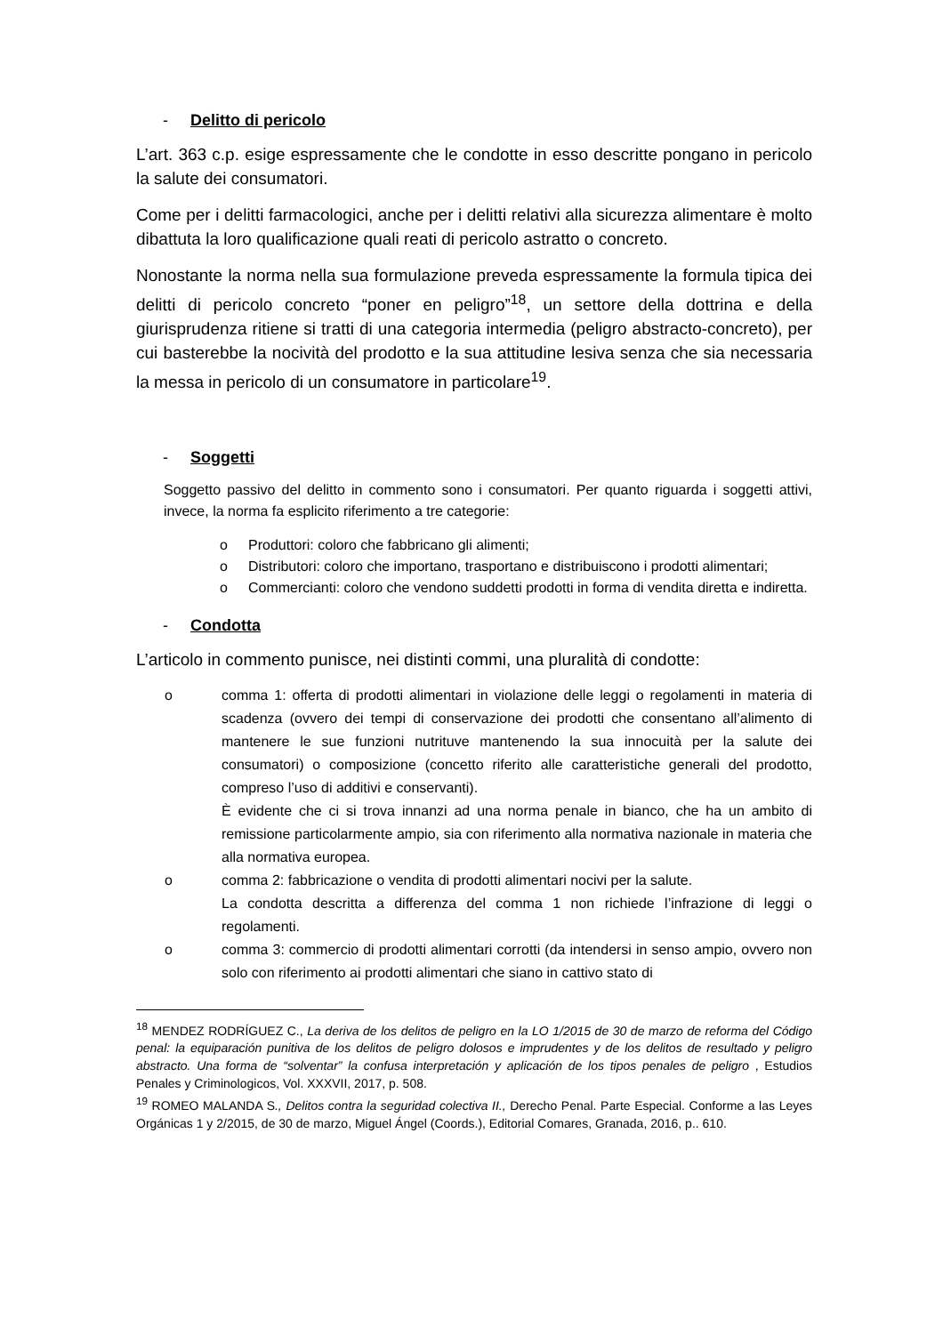- Delitto di pericolo
L’art. 363 c.p. esige espressamente che le condotte in esso descritte pongano in pericolo la salute dei consumatori.
Come per i delitti farmacologici, anche per i delitti relativi alla sicurezza alimentare è molto dibattuta la loro qualificazione quali reati di pericolo astratto o concreto.
Nonostante la norma nella sua formulazione preveda espressamente la formula tipica dei delitti di pericolo concreto “poner en peligro”<sup>18</sup>, un settore della dottrina e della giurisprudenza ritiene si tratti di una categoria intermedia (peligro abstracto-concreto), per cui basterebbe la nocività del prodotto e la sua attitudine lesiva senza che sia necessaria la messa in pericolo di un consumatore in particolare<sup>19</sup>.
- Soggetti
Soggetto passivo del delitto in commento sono i consumatori. Per quanto riguarda i soggetti attivi, invece, la norma fa esplicito riferimento a tre categorie:
o Produttori: coloro che fabbricano gli alimenti;
o Distributori: coloro che importano, trasportano e distribuiscono i prodotti alimentari;
o Commercianti: coloro che vendono suddetti prodotti in forma di vendita diretta e indiretta.
- Condotta
L’articolo in commento punisce, nei distinti commi, una pluralità di condotte:
o comma 1: offerta di prodotti alimentari in violazione delle leggi o regolamenti in materia di scadenza (ovvero dei tempi di conservazione dei prodotti che consentano all’alimento di mantenere le sue funzioni nutrituve mantenendo la sua innocuità per la salute dei consumatori) o composizione (concetto riferito alle caratteristiche generali del prodotto, compreso l’uso di additivi e conservanti).
È evidente che ci si trova innanzi ad una norma penale in bianco, che ha un ambito di remissione particolarmente ampio, sia con riferimento alla normativa nazionale in materia che alla normativa europea.
o comma 2: fabbricazione o vendita di prodotti alimentari nocivi per la salute.
La condotta descritta a differenza del comma 1 non richiede l’infrazione di leggi o regolamenti.
o comma 3: commercio di prodotti alimentari corrotti (da intendersi in senso ampio, ovvero non solo con riferimento ai prodotti alimentari che siano in cattivo stato di
<sup>18</sup> MENDEZ RODRÍGUEZ C., La deriva de los delitos de peligro en la LO 1/2015 de 30 de marzo de reforma del Código penal: la equiparación punitiva de los delitos de peligro dolosos e imprudentes y de los delitos de resultado y peligro abstracto. Una forma de “solventar” la confusa interpretación y aplicación de los tipos penales de peligro , Estudios Penales y Criminologicos, Vol. XXXVII, 2017, p. 508.
<sup>19</sup> ROMEO MALANDA S., Delitos contra la seguridad colectiva II., Derecho Penal. Parte Especial. Conforme a las Leyes Orgánicas 1 y 2/2015, de 30 de marzo, Miguel Ángel (Coords.), Editorial Comares, Granada, 2016, p.. 610.